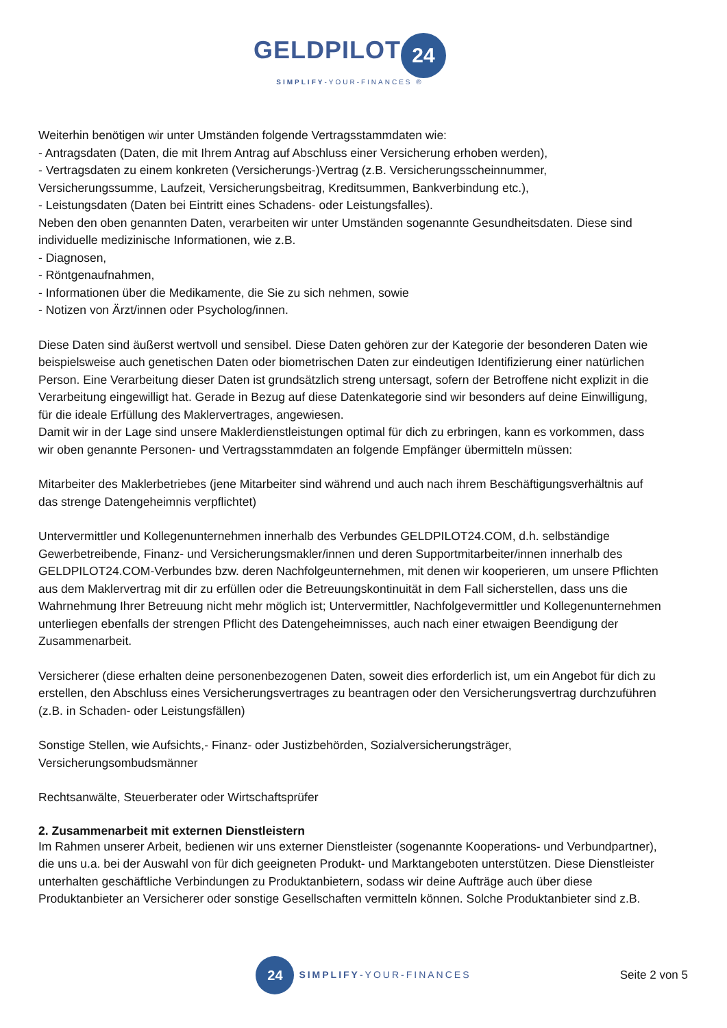GELDPILOT 24
SIMPLIFY-YOUR-FINANCES ®
Weiterhin benötigen wir unter Umständen folgende Vertragsstammdaten wie:
- Antragsdaten (Daten, die mit Ihrem Antrag auf Abschluss einer Versicherung erhoben werden),
- Vertragsdaten zu einem konkreten (Versicherungs-)Vertrag (z.B. Versicherungsscheinnummer, Versicherungssumme, Laufzeit, Versicherungsbeitrag, Kreditsummen, Bankverbindung etc.),
- Leistungsdaten (Daten bei Eintritt eines Schadens- oder Leistungsfalles).
Neben den oben genannten Daten, verarbeiten wir unter Umständen sogenannte Gesundheitsdaten. Diese sind individuelle medizinische Informationen, wie z.B.
- Diagnosen,
- Röntgenaufnahmen,
- Informationen über die Medikamente, die Sie zu sich nehmen, sowie
- Notizen von Ärzt/innen oder Psycholog/innen.
Diese Daten sind äußerst wertvoll und sensibel. Diese Daten gehören zur der Kategorie der besonderen Daten wie beispielsweise auch genetischen Daten oder biometrischen Daten zur eindeutigen Identifizierung einer natürlichen Person. Eine Verarbeitung dieser Daten ist grundsätzlich streng untersagt, sofern der Betroffene nicht explizit in die Verarbeitung eingewilligt hat. Gerade in Bezug auf diese Datenkategorie sind wir besonders auf deine Einwilligung, für die ideale Erfüllung des Maklervertrages, angewiesen.
Damit wir in der Lage sind unsere Maklerdienstleistungen optimal für dich zu erbringen, kann es vorkommen, dass wir oben genannte Personen- und Vertragsstammdaten an folgende Empfänger übermitteln müssen:
Mitarbeiter des Maklerbetriebes (jene Mitarbeiter sind während und auch nach ihrem Beschäftigungsverhältnis auf das strenge Datengeheimnis verpflichtet)
Untervermittler und Kollegenunternehmen innerhalb des Verbundes GELDPILOT24.COM, d.h. selbständige Gewerbetreibende, Finanz- und Versicherungsmakler/innen und deren Supportmitarbeiter/innen innerhalb des GELDPILOT24.COM-Verbundes bzw. deren Nachfolgeunternehmen, mit denen wir kooperieren, um unsere Pflichten aus dem Maklervertrag mit dir zu erfüllen oder die Betreuungskontinuität in dem Fall sicherstellen, dass uns die Wahrnehmung Ihrer Betreuung nicht mehr möglich ist; Untervermittler, Nachfolgevermittler und Kollegenunternehmen unterliegen ebenfalls der strengen Pflicht des Datengeheimnisses, auch nach einer etwaigen Beendigung der Zusammenarbeit.
Versicherer (diese erhalten deine personenbezogenen Daten, soweit dies erforderlich ist, um ein Angebot für dich zu erstellen, den Abschluss eines Versicherungsvertrages zu beantragen oder den Versicherungsvertrag durchzuführen (z.B. in Schaden- oder Leistungsfällen)
Sonstige Stellen, wie Aufsichts,- Finanz- oder Justizbehörden, Sozialversicherungsträger, Versicherungsombudsmänner
Rechtsanwälte, Steuerberater oder Wirtschaftsprüfer
2. Zusammenarbeit mit externen Dienstleistern
Im Rahmen unserer Arbeit, bedienen wir uns externer Dienstleister (sogenannte Kooperations- und Verbundpartner), die uns u.a. bei der Auswahl von für dich geeigneten Produkt- und Marktangeboten unterstützen. Diese Dienstleister unterhalten geschäftliche Verbindungen zu Produktanbietern, sodass wir deine Aufträge auch über diese Produktanbieter an Versicherer oder sonstige Gesellschaften vermitteln können. Solche Produktanbieter sind z.B.
24 SIMPLIFY-YOUR-FINANCES
Seite 2 von 5